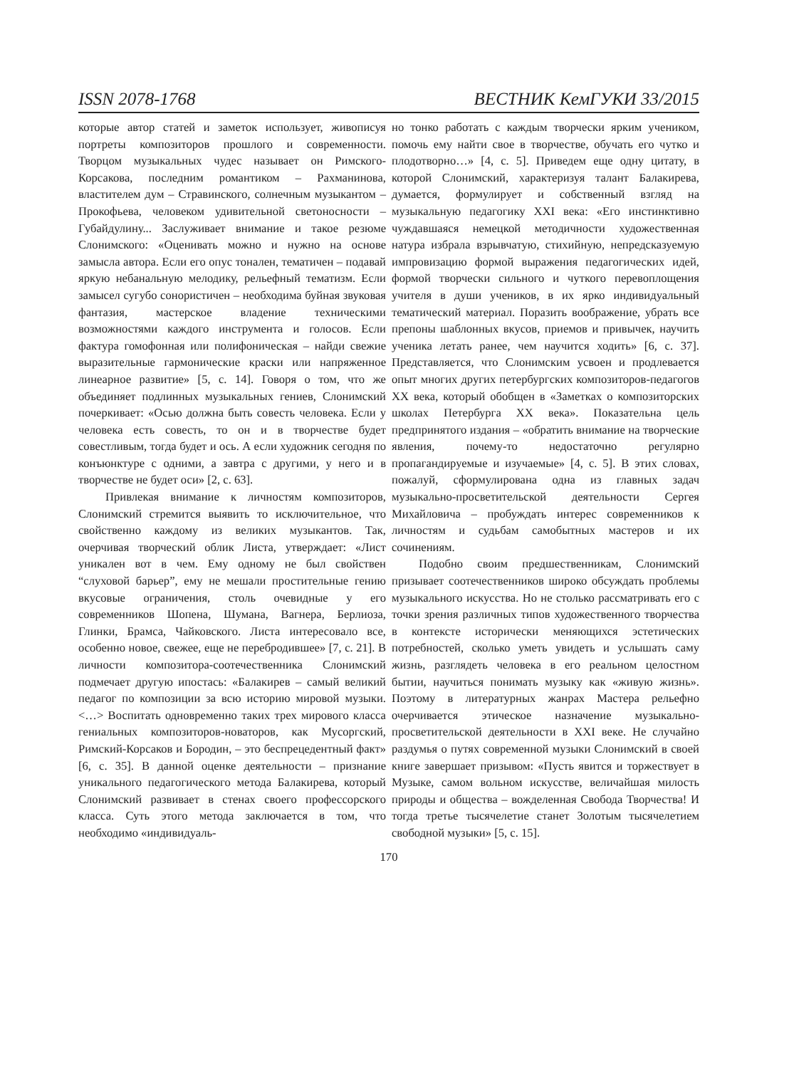ISSN 2078-1768 ВЕСТНИК КемГУКИ 33/2015
которые автор статей и заметок использует, живописуя портреты композиторов прошлого и современности. Творцом музыкальных чудес называет он Римского-Корсакова, последним романтиком – Рахманинова, властителем дум – Стравинского, солнечным музыкантом – Прокофьева, человеком удивительной светоносности – Губайдулину... Заслуживает внимание и такое резюме Слонимского: «Оценивать можно и нужно на основе замысла автора. Если его опус тонален, тематичен – подавай яркую небанальную мелодику, рельефный тематизм. Если замысел сугубо сонористичен – необходима буйная звуковая фантазия, мастерское владение техническими возможностями каждого инструмента и голосов. Если фактура гомофонная или полифоническая – найди свежие выразительные гармонические краски или напряженное линеарное развитие» [5, с. 14]. Говоря о том, что же объединяет подлинных музыкальных гениев, Слонимский почеркивает: «Осью должна быть совесть человека. Если у человека есть совесть, то он и в творчестве будет совестливым, тогда будет и ось. А если художник сегодня по конъюнктуре с одними, а завтра с другими, у него и в творчестве не будет оси» [2, с. 63].
Привлекая внимание к личностям композиторов, Слонимский стремится выявить то исключительное, что свойственно каждому из великих музыкантов. Так, очерчивая творческий облик Листа, утверждает: «Лист уникален вот в чем. Ему одному не был свойствен “слуховой барьер”, ему не мешали простительные гению вкусовые ограничения, столь очевидные у его современников Шопена, Шумана, Вагнера, Берлиоза, Глинки, Брамса, Чайковского. Листа интересовало все, особенно новое, свежее, еще не перебродившее» [7, с. 21]. В личности композитора-соотечественника Слонимский подмечает другую ипостась: «Балакирев – самый великий педагог по композиции за всю историю мировой музыки. <…> Воспитать одновременно таких трех мирового класса гениальных композиторов-новаторов, как Мусоргский, Римский-Корсаков и Бородин, – это беспрецедентный факт» [6, с. 35]. В данной оценке деятельности – признание уникального педагогического метода Балакирева, который Слонимский развивает в стенах своего профессорского класса. Суть этого метода заключается в том, что необходимо «индивидуаль-
но тонко работать с каждым творчески ярким учеником, помочь ему найти свое в творчестве, обучать его чутко и плодотворно…» [4, с. 5]. Приведем еще одну цитату, в которой Слонимский, характеризуя талант Балакирева, думается, формулирует и собственный взгляд на музыкальную педагогику XXI века: «Его инстинктивно чуждавшаяся немецкой методичности художественная натура избрала взрывчатую, стихийную, непредсказуемую импровизацию формой выражения педагогических идей, формой творчески сильного и чуткого перевоплощения учителя в души учеников, в их ярко индивидуальный тематический материал. Поразить воображение, убрать все препоны шаблонных вкусов, приемов и привычек, научить ученика летать ранее, чем научится ходить» [6, с. 37]. Представляется, что Слонимским усвоен и продлевается опыт многих других петербургских композиторов-педагогов XX века, который обобщен в «Заметках о композиторских школах Петербурга XX века». Показательна цель предпринятого издания – «обратить внимание на творческие явления, почему-то недостаточно регулярно пропагандируемые и изучаемые» [4, с. 5]. В этих словах, пожалуй, сформулирована одна из главных задач музыкально-просветительской деятельности Сергея Михайловича – пробуждать интерес современников к личностям и судьбам самобытных мастеров и их сочинениям.
Подобно своим предшественникам, Слонимский призывает соотечественников широко обсуждать проблемы музыкального искусства. Но не столько рассматривать его с точки зрения различных типов художественного творчества в контексте исторически меняющихся эстетических потребностей, сколько уметь увидеть и услышать саму жизнь, разглядеть человека в его реальном целостном бытии, научиться понимать музыку как «живую жизнь». Поэтому в литературных жанрах Мастера рельефно очерчивается этическое назначение музыкально-просветительской деятельности в XXI веке. Не случайно раздумья о путях современной музыки Слонимский в своей книге завершает призывом: «Пусть явится и торжествует в Музыке, самом вольном искусстве, величайшая милость природы и общества – вожделенная Свобода Творчества! И тогда третье тысячелетие станет Золотым тысячелетием свободной музыки» [5, с. 15].
170